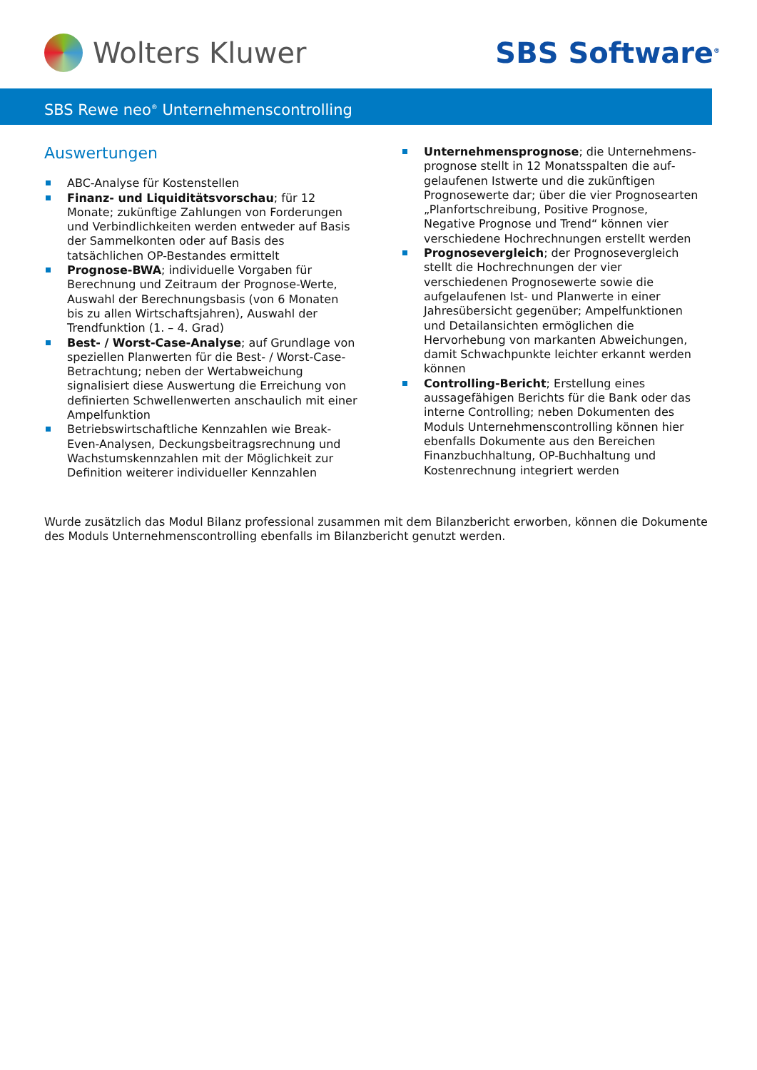Wolters Kluwer SBS Software<sup>®</sup>
SBS Rewe neo<sup>®</sup> Unternehmenscontrolling
Auswertungen
ABC-Analyse für Kostenstellen
Finanz- und Liquiditätsvorschau; für 12 Monate; zukünftige Zahlungen von Forderungen und Verbind­lichkeiten werden entweder auf Basis der Sammel­konten oder auf Basis des tatsächlichen OP-Bestandes ermittelt
Prognose-BWA; individuelle Vorgaben für Berech­nung und Zeitraum der Prognose-Werte, Auswahl der Berechnungsbasis (von 6 Monaten bis zu allen Wirtschaftsjahren), Auswahl der Trendfunktion (1. – 4. Grad)
Best- / Worst-Case-Analyse; auf Grundlage von speziellen Planwerten für die Best- / Worst-Case-Betrachtung; neben der Wertabweichung signalisiert diese Auswertung die Erreichung von definierten Schwellenwerten anschaulich mit einer Ampel­funktion
Betriebswirtschaftliche Kennzahlen wie Break-Even-Analysen, Deckungsbeitragsrechnung und Wachs­tumskennzahlen mit der Möglichkeit zur Definition weiterer individueller Kennzahlen
Unternehmensprognose; die Unternehmens­prognose stellt in 12 Monatsspalten die auf­gelaufenen Istwerte und die zukünftigen Prognosewerte dar; über die vier Prognosearten „Planfortschreibung, Positive Prognose, Negative Prognose und Trend“ können vier verschiedene Hochrechnungen erstellt werden
Prognosevergleich; der Prognosevergleich stellt die Hochrechnungen der vier verschiedenen Prognose­werte sowie die aufgelaufenen Ist- und Planwerte in einer Jahresübersicht gegenüber; Ampelfunktionen und Detailansichten ermöglichen die Hervorhebung von markanten Abweichungen, damit Schwachpunkte leichter erkannt werden können
Controlling-Bericht; Erstellung eines aussagefähigen Berichts für die Bank oder das interne Controlling; neben Dokumenten des Moduls Unternehmens­controlling können hier ebenfalls Dokumente aus den Bereichen Finanzbuchhaltung, OP-Buchhaltung und Kostenrechnung integriert werden
Wurde zusätzlich das Modul Bilanz professional zusammen mit dem Bilanzbericht erworben, können die Dokumente des Moduls Unternehmenscontrolling ebenfalls im Bilanzbericht genutzt werden.